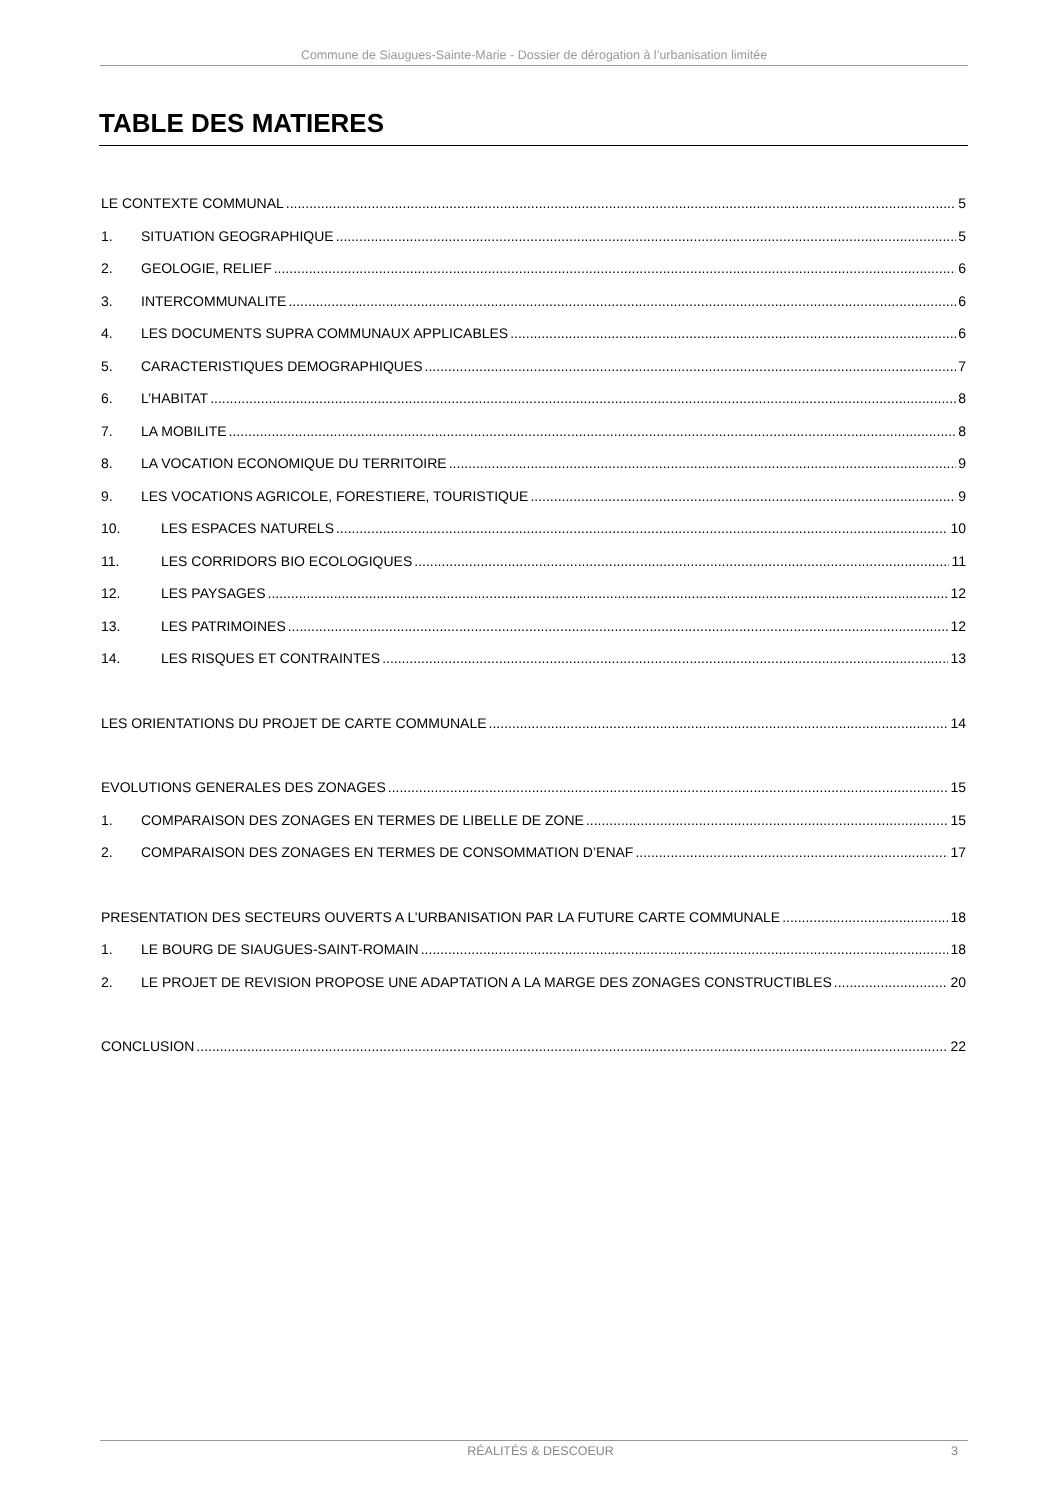Commune de Siaugues-Sainte-Marie - Dossier de dérogation à l’urbanisation limitée
TABLE DES MATIERES
LE CONTEXTE COMMUNAL 5
1. SITUATION GEOGRAPHIQUE 5
2. GEOLOGIE, RELIEF 6
3. INTERCOMMUNALITE 6
4. LES DOCUMENTS SUPRA COMMUNAUX APPLICABLES 6
5. CARACTERISTIQUES DEMOGRAPHIQUES 7
6. L’HABITAT 8
7. LA MOBILITE 8
8. LA VOCATION ECONOMIQUE DU TERRITOIRE 9
9. LES VOCATIONS AGRICOLE, FORESTIERE, TOURISTIQUE 9
10. LES ESPACES NATURELS 10
11. LES CORRIDORS BIO ECOLOGIQUES 11
12. LES PAYSAGES 12
13. LES PATRIMOINES 12
14. LES RISQUES ET CONTRAINTES 13
LES ORIENTATIONS DU PROJET DE CARTE COMMUNALE 14
EVOLUTIONS GENERALES DES ZONAGES 15
1. COMPARAISON DES ZONAGES EN TERMES DE LIBELLE DE ZONE 15
2. COMPARAISON DES ZONAGES EN TERMES DE CONSOMMATION D’ENAF 17
PRESENTATION DES SECTEURS OUVERTS A L’URBANISATION PAR LA FUTURE CARTE COMMUNALE 18
1. LE BOURG DE SIAUGUES-SAINT-ROMAIN 18
2. LE PROJET DE REVISION PROPOSE UNE ADAPTATION A LA MARGE DES ZONAGES CONSTRUCTIBLES 20
CONCLUSION 22
RÉALITÉS & DESCOEUR 3